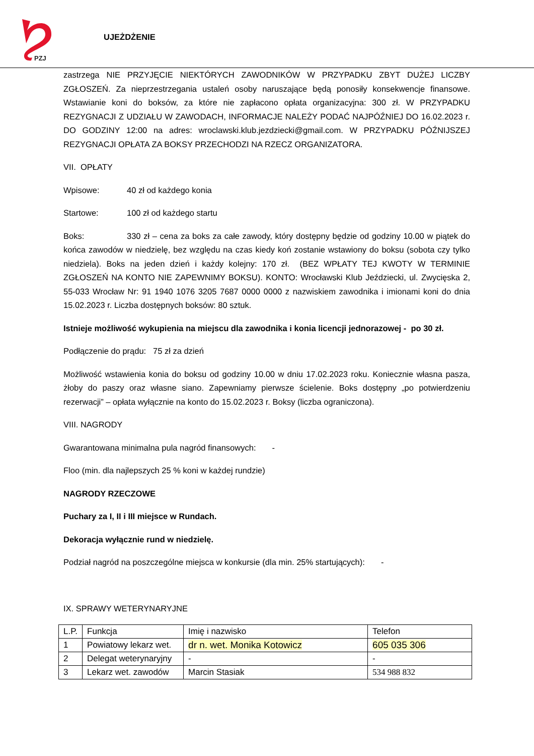PZJ
UJEŻDŻENIE
zastrzega NIE PRZYJĘCIE NIEKTÓRYCH ZAWODNIKÓW W PRZYPADKU ZBYT DUŻEJ LICZBY ZGŁOSZEŃ. Za nieprzestrzegania ustaleń osoby naruszające będą ponosiły konsekwencje finansowe. Wstawianie koni do boksów, za które nie zapłacono opłata organizacyjna: 300 zł. W PRZYPADKU REZYGNACJI Z UDZIAŁU W ZAWODACH, INFORMACJE NALEŻY PODAĆ NAJPÓŹNIEJ DO 16.02.2023 r. DO GODZINY 12:00 na adres: wroclawski.klub.jezdziecki@gmail.com. W PRZYPADKU PÓŹNIJSZEJ REZYGNACJI OPŁATA ZA BOKSY PRZECHODZI NA RZECZ ORGANIZATORA.
VII. OPŁATY
Wpisowe: 40 zł od każdego konia
Startowe: 100 zł od każdego startu
Boks: 330 zł – cena za boks za całe zawody, który dostępny będzie od godziny 10.00 w piątek do końca zawodów w niedzielę, bez względu na czas kiedy koń zostanie wstawiony do boksu (sobota czy tylko niedziela). Boks na jeden dzień i każdy kolejny: 170 zł. (BEZ WPŁATY TEJ KWOTY W TERMINIE ZGŁOSZEŃ NA KONTO NIE ZAPEWNIMY BOKSU). KONTO: Wrocławski Klub Jeździecki, ul. Zwycięska 2, 55-033 Wrocław Nr: 91 1940 1076 3205 7687 0000 0000 z nazwiskiem zawodnika i imionami koni do dnia 15.02.2023 r. Liczba dostępnych boksów: 80 sztuk.
Istnieje możliwość wykupienia na miejscu dla zawodnika i konia licencji jednorazowej - po 30 zł.
Podłączenie do prądu: 75 zł za dzień
Możliwość wstawienia konia do boksu od godziny 10.00 w dniu 17.02.2023 roku. Koniecznie własna pasza, żłoby do paszy oraz własne siano. Zapewniamy pierwsze ścielenie. Boks dostępny „po potwierdzeniu rezerwacji” – opłata wyłącznie na konto do 15.02.2023 r. Boksy (liczba ograniczona).
VIII. NAGRODY
Gwarantowana minimalna pula nagród finansowych: -
Floo (min. dla najlepszych 25 % koni w każdej rundzie)
NAGRODY RZECZOWE
Puchary za I, II i III miejsce w Rundach.
Dekoracja wyłącznie rund w niedzielę.
Podział nagród na poszczególne miejsca w konkursie (dla min. 25% startujących): -
IX. SPRAWY WETERYNARYJNE
| L.P. | Funkcja | Imię i nazwisko | Telefon |
| 1 | Powiatowy lekarz wet. | dr n. wet. Monika Kotowicz | 605 035 306 |
| 2 | Delegat weterynaryjny | - | - |
| 3 | Lekarz wet. zawodów | Marcin Stasiak | 534 988 832 |